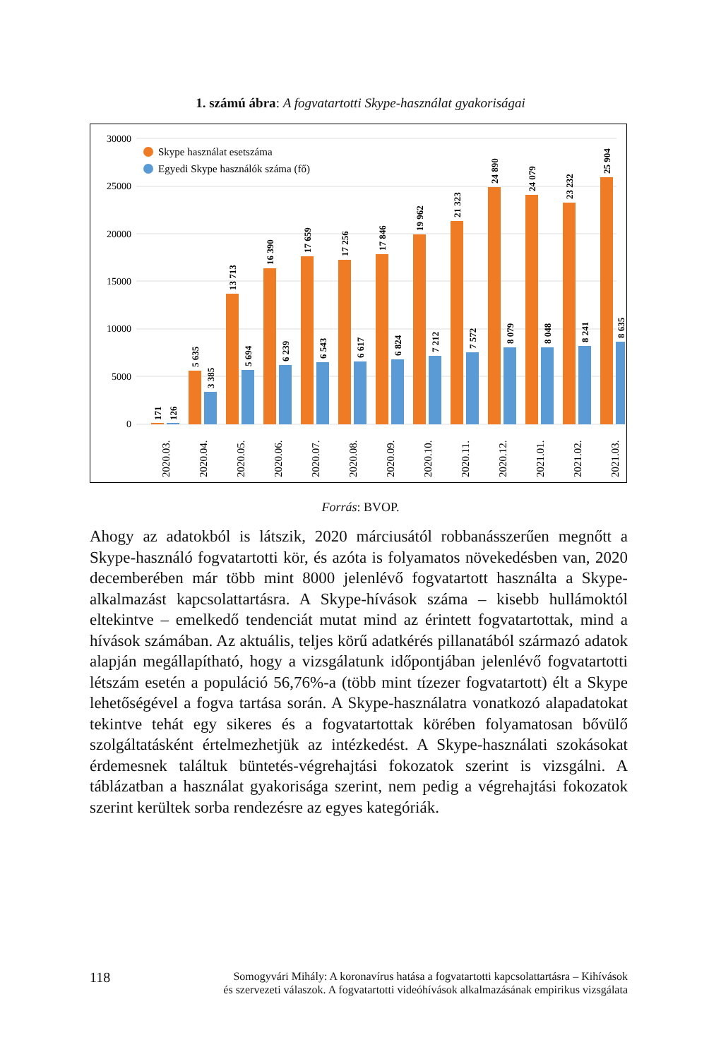1. számú ábra: A fogvatartotti Skype-használat gyakoriságai
30000
25000
20000
15000
10000
5000
0
Skype használat esetszáma
Egyedi Skype használók száma (fő)
171
126
5 635
3 385
13 713
5 694
16 390
6 239
17 659
6 543
17 256
6 617
17 846
6 824
19 962
7 212
21 323
7 572
24 890
8 079
24 079
8 048
23 232
8 241
25 904
8 635
2020.03.
2020.04.
2020.05.
2020.06.
2020.07.
2020.08.
2020.09.
2020.10.
2020.11.
2020.12.
2021.01.
2021.02.
2021.03.
Forrás: BVOP.
Ahogy az adatokból is látszik, 2020 márciusától robbanásszerűen megnőtt a Skype-használó fogvatartotti kör, és azóta is folyamatos növekedésben van, 2020 decemberében már több mint 8000 jelenlévő fogvatartott használta a Skype-alkalmazást kapcsolattartásra. A Skype-hívások száma – kisebb hullámoktól eltekintve – emelkedő tendenciát mutat mind az érintett fogvatartottak, mind a hívások számában. Az aktuális, teljes körű adatkérés pillanatából származó adatok alapján megállapítható, hogy a vizsgálatunk időpontjában jelenlévő fogvatartotti létszám esetén a populáció 56,76%-a (több mint tízezer fogvatartott) élt a Skype lehetőségével a fogva tartása során. A Skype-használatra vonatkozó alapadatokat tekintve tehát egy sikeres és a fogvatartottak körében folyamatosan bővülő szolgáltatásként értelmezhetjük az intézkedést. A Skype-használati szokásokat érdemesnek találtuk büntetés-végrehajtási fokozatok szerint is vizsgálni. A táblázatban a használat gyakorisága szerint, nem pedig a végrehajtási fokozatok szerint kerültek sorba rendezésre az egyes kategóriák.
118 Somogyvári Mihály: A koronavírus hatása a fogvatartotti kapcsolattartásra – Kihívások
és szervezeti válaszok. A fogvatartotti videóhívások alkalmazásának empirikus vizsgálata